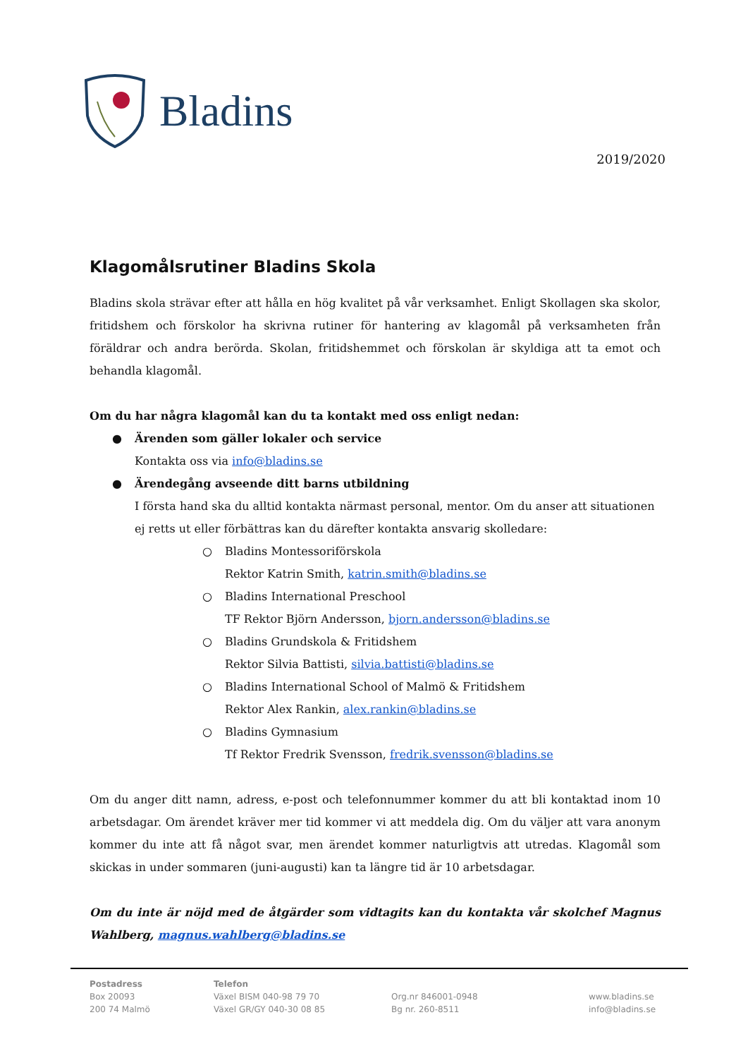Bladins
2019/2020
Klagomålsrutiner Bladins Skola
Bladins skola strävar efter att hålla en hög kvalitet på vår verksamhet. Enligt Skollagen ska skolor, fritidshem och förskolor ha skrivna rutiner för hantering av klagomål på verksamheten från föräldrar och andra berörda. Skolan, fritidshemmet och förskolan är skyldiga att ta emot och behandla klagomål.
Om du har några klagomål kan du ta kontakt med oss enligt nedan:
● Ärenden som gäller lokaler och service
Kontakta oss via info@bladins.se
● Ärendegång avseende ditt barns utbildning
I första hand ska du alltid kontakta närmast personal, mentor. Om du anser att situationen ej retts ut eller förbättras kan du därefter kontakta ansvarig skolledare:
○ Bladins Montessoriförskola
Rektor Katrin Smith, katrin.smith@bladins.se
○ Bladins International Preschool
TF Rektor Björn Andersson, bjorn.andersson@bladins.se
○ Bladins Grundskola & Fritidshem
Rektor Silvia Battisti, silvia.battisti@bladins.se
○ Bladins International School of Malmö & Fritidshem
Rektor Alex Rankin, alex.rankin@bladins.se
○ Bladins Gymnasium
Tf Rektor Fredrik Svensson, fredrik.svensson@bladins.se
Om du anger ditt namn, adress, e-post och telefonnummer kommer du att bli kontaktad inom 10 arbetsdagar. Om ärendet kräver mer tid kommer vi att meddela dig. Om du väljer att vara anonym kommer du inte att få något svar, men ärendet kommer naturligtvis att utredas. Klagomål som skickas in under sommaren (juni-augusti) kan ta längre tid är 10 arbetsdagar.
Om du inte är nöjd med de åtgärder som vidtagits kan du kontakta vår skolchef Magnus Wahlberg, magnus.wahlberg@bladins.se
Postadress
Box 20093
200 74 Malmö
Telefon
Växel BISM 040-98 79 70
Växel GR/GY 040-30 08 85
Org.nr 846001-0948
Bg nr. 260-8511
www.bladins.se
info@bladins.se